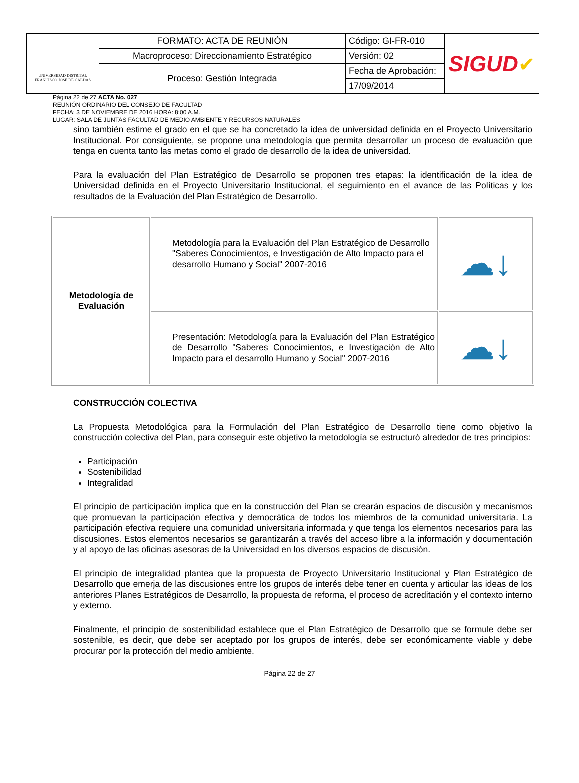| UNIVERSIDAD DISTRITAL FRANCISCO JOSÉ DE CALDAS | FORMATO: ACTA DE REUNIÓN | Código: GI-FR-010 | SIGUD ✔ |
| | Macroproceso: Direccionamiento Estratégico | Versión: 02 | |
| | Proceso: Gestión Integrada | Fecha de Aprobación: | |
| | | 17/09/2014 | |
Página 22 de 27 ACTA No. 027
REUNIÓN ORDINARIO DEL CONSEJO DE FACULTAD
FECHA: 3 DE NOVIEMBRE DE 2016 HORA: 8:00 A.M.
LUGAR: SALA DE JUNTAS FACULTAD DE MEDIO AMBIENTE Y RECURSOS NATURALES
sino también estime el grado en el que se ha concretado la idea de universidad definida en el Proyecto Universitario Institucional. Por consiguiente, se propone una metodología que permita desarrollar un proceso de evaluación que tenga en cuenta tanto las metas como el grado de desarrollo de la idea de universidad.
Para la evaluación del Plan Estratégico de Desarrollo se proponen tres etapas: la identificación de la idea de Universidad definida en el Proyecto Universitario Institucional, el seguimiento en el avance de las Políticas y los resultados de la Evaluación del Plan Estratégico de Desarrollo.
| Metodología de Evaluación | Metodología para la Evaluación del Plan Estratégico de Desarrollo "Saberes Conocimientos, e Investigación de Alto Impacto para el desarrollo Humano y Social" 2007-2016 | ☁↓ |
| | Presentación: Metodología para la Evaluación del Plan Estratégico de Desarrollo "Saberes Conocimientos, e Investigación de Alto Impacto para el desarrollo Humano y Social" 2007-2016 | ☁↓ |
CONSTRUCCIÓN COLECTIVA
La Propuesta Metodológica para la Formulación del Plan Estratégico de Desarrollo tiene como objetivo la construcción colectiva del Plan, para conseguir este objetivo la metodología se estructuró alrededor de tres principios:
Participación
Sostenibilidad
Integralidad
El principio de participación implica que en la construcción del Plan se crearán espacios de discusión y mecanismos que promuevan la participación efectiva y democrática de todos los miembros de la comunidad universitaria. La participación efectiva requiere una comunidad universitaria informada y que tenga los elementos necesarios para las discusiones. Estos elementos necesarios se garantizarán a través del acceso libre a la información y documentación y al apoyo de las oficinas asesoras de la Universidad en los diversos espacios de discusión.
El principio de integralidad plantea que la propuesta de Proyecto Universitario Institucional y Plan Estratégico de Desarrollo que emerja de las discusiones entre los grupos de interés debe tener en cuenta y articular las ideas de los anteriores Planes Estratégicos de Desarrollo, la propuesta de reforma, el proceso de acreditación y el contexto interno y externo.
Finalmente, el principio de sostenibilidad establece que el Plan Estratégico de Desarrollo que se formule debe ser sostenible, es decir, que debe ser aceptado por los grupos de interés, debe ser económicamente viable y debe procurar por la protección del medio ambiente.
Página 22 de 27